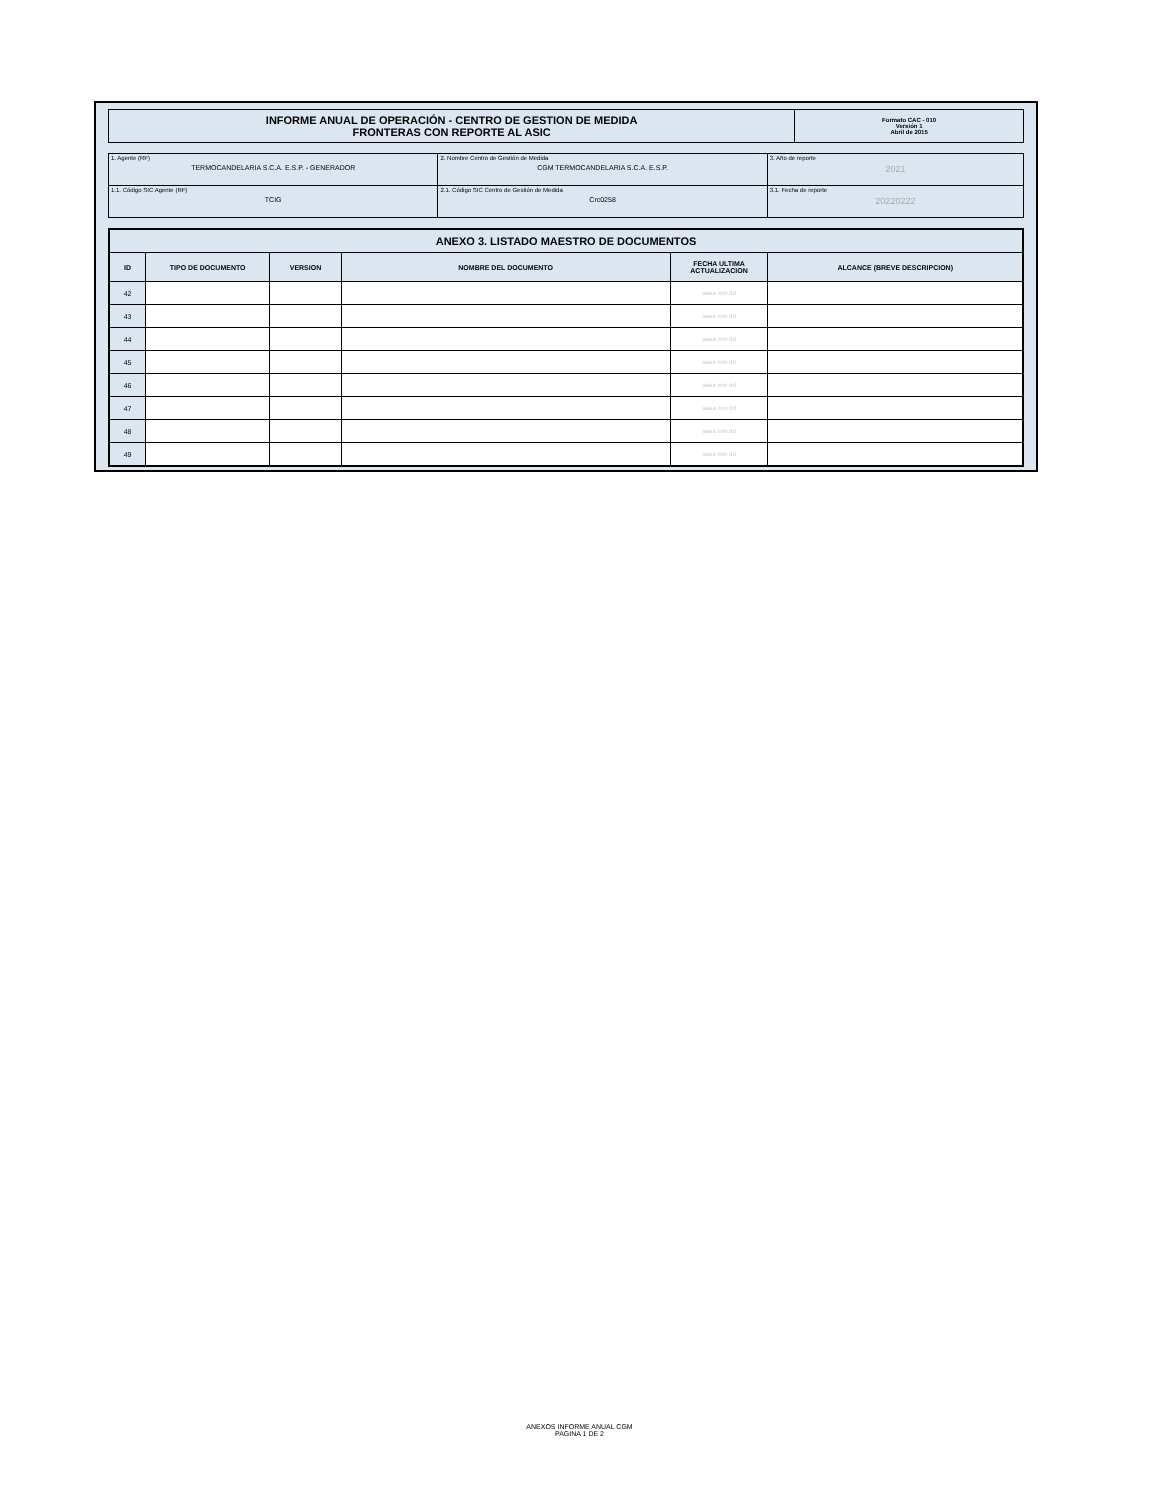| INFORME ANUAL DE OPERACIÓN - CENTRO DE GESTION DE MEDIDA FRONTERAS CON REPORTE AL ASIC | Formato CAC - 010 Versión 1 Abril de 2015 |
| 1. Agente (RF) TERMOCANDELARIA S.C.A. E.S.P. - GENERADOR | 2. Nombre Centro de Gestión de Medida CGM TERMOCANDELARIA S.C.A. E.S.P. | 3. Año de reporte 2021 |
| 1.1. Código SIC Agente (RF) TCIG | 2.1. Código SIC Centro de Gestión de Medida Crc0258 | 3.1. Fecha de reporte 20220222 |
| ANEXO 3. LISTADO MAESTRO DE DOCUMENTOS | | | | | |
| --- | --- | --- | --- | --- | --- |
| ID | TIPO DE DOCUMENTO | VERSION | NOMBRE DEL DOCUMENTO | FECHA ULTIMA ACTUALIZACION | ALCANCE (BREVE DESCRIPCION) |
| 42 | | | | aaaa mm dd | |
| 43 | | | | aaaa mm dd | |
| 44 | | | | aaaa mm dd | |
| 45 | | | | aaaa mm dd | |
| 46 | | | | aaaa mm dd | |
| 47 | | | | aaaa mm dd | |
| 48 | | | | aaaa mm dd | |
| 49 | | | | aaaa mm dd | |
ANEXOS INFORME ANUAL CGM
PAGINA 1 DE 2